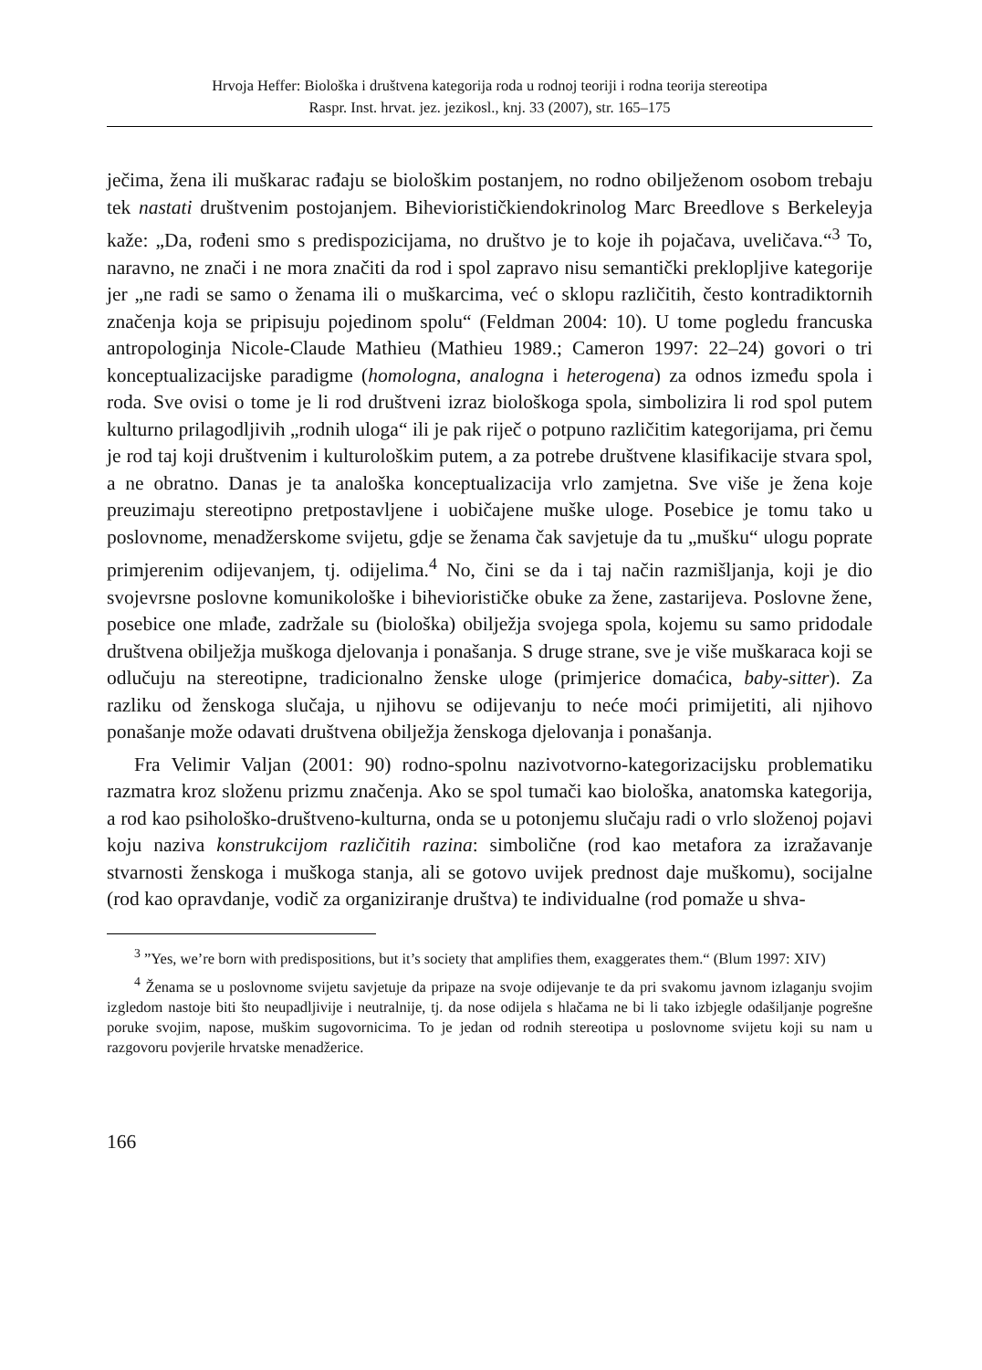Hrvoja Heffer: Biološka i društvena kategorija roda u rodnoj teoriji i rodna teorija stereotipa
Raspr. Inst. hrvat. jez. jezikosl., knj. 33 (2007), str. 165–175
ječima, žena ili muškarac rađaju se biološkim postanjem, no rodno obilježenom osobom trebaju tek nastati društvenim postojanjem. Biheviorističkiendokrinolog Marc Breedlove s Berkeleyja kaže: „Da, rođeni smo s predispozicijama, no društvo je to koje ih pojačava, uveličava.“<sup>3</sup> To, naravno, ne znači i ne mora značiti da rod i spol zapravo nisu semantički preklopljive kategorije jer „ne radi se samo o ženama ili o muškarcima, već o sklopu različitih, često kontradiktornih značenja koja se pripisuju pojedinom spolu“ (Feldman 2004: 10). U tome pogledu francuska antropologinja Nicole-Claude Mathieu (Mathieu 1989.; Cameron 1997: 22–24) govori o tri konceptualizacijske paradigme (homologna, analogna i heterogena) za odnos između spola i roda. Sve ovisi o tome je li rod društveni izraz biološkoga spola, simbolizira li rod spol putem kulturno prilagodljivih „rodnih uloga“ ili je pak riječ o potpuno različitim kategorijama, pri čemu je rod taj koji društvenim i kulturološkim putem, a za potrebe društvene klasifikacije stvara spol, a ne obratno. Danas je ta analoška konceptualizacija vrlo zamjetna. Sve više je žena koje preuzimaju stereotipno pretpostavljene i uobičajene muške uloge. Posebice je tomu tako u poslovnome, menadžerskome svijetu, gdje se ženama čak savjetuje da tu „mušku“ ulogu poprate primjerenim odijevanjem, tj. odijelima.<sup>4</sup> No, čini se da i taj način razmišljanja, koji je dio svojevrsne poslovne komunikološke i biheviorističke obuke za žene, zastarijeva. Poslovne žene, posebice one mlađe, zadržale su (biološka) obilježja svojega spola, kojemu su samo pridodale društvena obilježja muškoga djelovanja i ponašanja. S druge strane, sve je više muškaraca koji se odlučuju na stereotipne, tradicionalno ženske uloge (primjerice domaćica, baby-sitter). Za razliku od ženskoga slučaja, u njihovu se odijevanju to neće moći primijetiti, ali njihovo ponašanje može odavati društvena obilježja ženskoga djelovanja i ponašanja.
Fra Velimir Valjan (2001: 90) rodno-spolnu nazivotvorno-kategorizacijsku problematiku razmatra kroz složenu prizmu značenja. Ako se spol tumači kao biološka, anatomska kategorija, a rod kao psihološko-društveno-kulturna, onda se u potonjemu slučaju radi o vrlo složenoj pojavi koju naziva konstrukcijom različitih razina: simbolične (rod kao metafora za izražavanje stvarnosti ženskoga i muškoga stanja, ali se gotovo uvijek prednost daje muškomu), socijalne (rod kao opravdanje, vodič za organiziranje društva) te individualne (rod pomaže u shva-
<sup>3</sup> ”Yes, we’re born with predispositions, but it’s society that amplifies them, exaggerates them.“ (Blum 1997: XIV)
<sup>4</sup> Ženama se u poslovnome svijetu savjetuje da pripaze na svoje odijevanje te da pri svakomu javnom izlaganju svojim izgledom nastoje biti što neupadljivije i neutralnije, tj. da nose odijela s hlačama ne bi li tako izbjegle odašiljanje pogrešne poruke svojim, napose, muškim sugovornicima. To je jedan od rodnih stereotipa u poslovnome svijetu koji su nam u razgovoru povjerile hrvatske menadžerice.
166